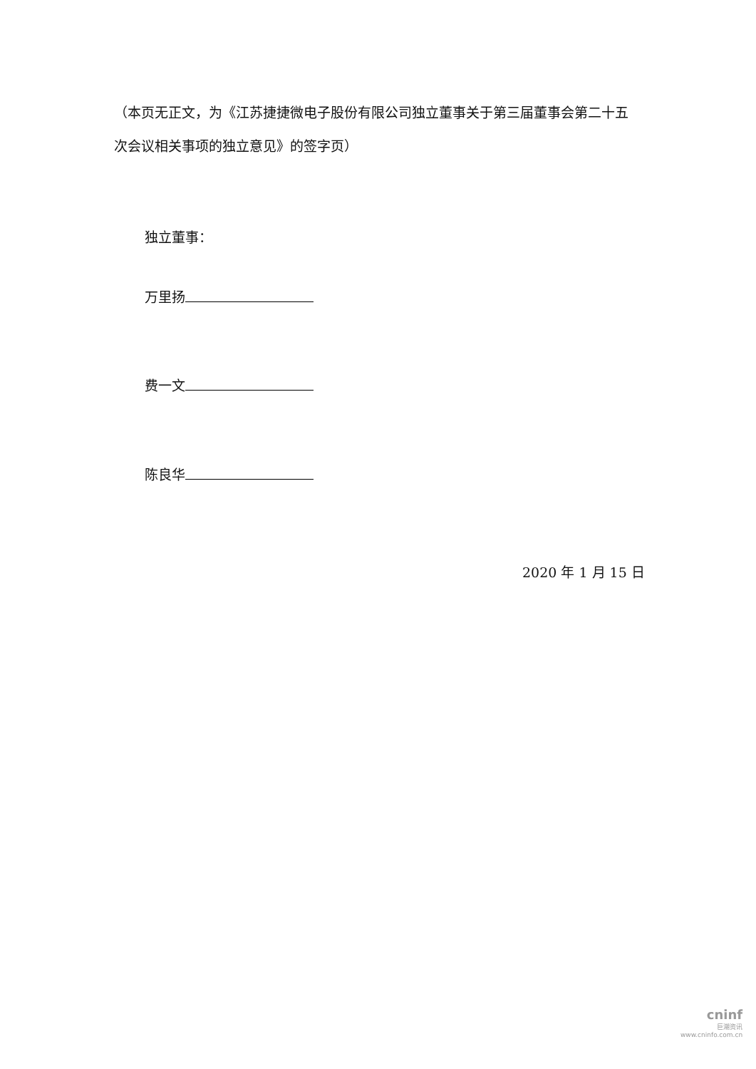（本页无正文，为《江苏捷捷微电子股份有限公司独立董事关于第三届董事会第二十五次会议相关事项的独立意见》的签字页）
独立董事：
万里扬
费一文
陈良华
2020 年 1 月 15 日
cninf
巨潮资讯
www.cninfo.com.cn